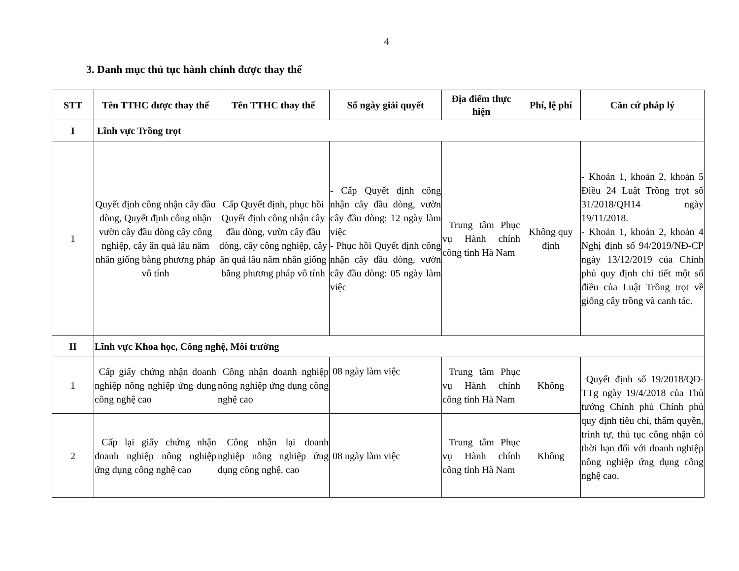4
3. Danh mục thủ tục hành chính được thay thế
| STT | Tên TTHC được thay thế | Tên TTHC thay thế | Số ngày giải quyết | Địa điểm thực hiện | Phí, lệ phí | Căn cứ pháp lý |
| --- | --- | --- | --- | --- | --- | --- |
| I | Lĩnh vực Trồng trọt | | | | | |
| 1 | Quyết định công nhận cây đầu dòng, Quyết định công nhận vườn cây đầu dòng cây công nghiệp, cây ăn quả lâu năm nhân giống bằng phương pháp vô tính | Cấp Quyết định, phục hồi Quyết định công nhận cây đầu dòng, vườn cây đầu dòng, cây công nghiệp, cây ăn quả lâu năm nhân giống bằng phương pháp vô tính | - Cấp Quyết định công nhận cây đầu dòng, vườn cây đầu dòng: 12 ngày làm việc - Phục hồi Quyết định công nhận cây đầu dòng, vườn cây đầu dòng: 05 ngày làm việc | Trung tâm Phục vụ Hành chính công tỉnh Hà Nam | Không quy định | - Khoản 1, khoản 2, khoản 5 Điều 24 Luật Trồng trọt số 31/2018/QH14 ngày 19/11/2018. - Khoản 1, khoản 2, khoản 4 Nghị định số 94/2019/NĐ-CP ngày 13/12/2019 của Chính phủ quy định chi tiết một số điều của Luật Trồng trọt về giống cây trồng và canh tác. |
| II | Lĩnh vực Khoa học, Công nghệ, Môi trường | | | | | |
| 1 | Cấp giấy chứng nhận doanh nghiệp nông nghiệp ứng dụng công nghệ cao | Công nhận doanh nghiệp nông nghiệp ứng dụng công nghệ cao | 08 ngày làm việc | Trung tâm Phục vụ Hành chính công tỉnh Hà Nam | Không | Quyết định số 19/2018/QĐ-TTg ngày 19/4/2018 của Thủ tướng Chính phủ Chính phủ quy định tiêu chí, thẩm quyền, trình tự, thủ tục công nhận có thời hạn đối với doanh nghiệp nông nghiệp ứng dụng công nghệ cao. |
| 2 | Cấp lại giấy chứng nhận doanh nghiệp nông nghiệp ứng dụng công nghệ cao | Công nhận lại doanh nghiệp nông nghiệp ứng dụng công nghệ. cao | 08 ngày làm việc | Trung tâm Phục vụ Hành chính công tỉnh Hà Nam | Không | |